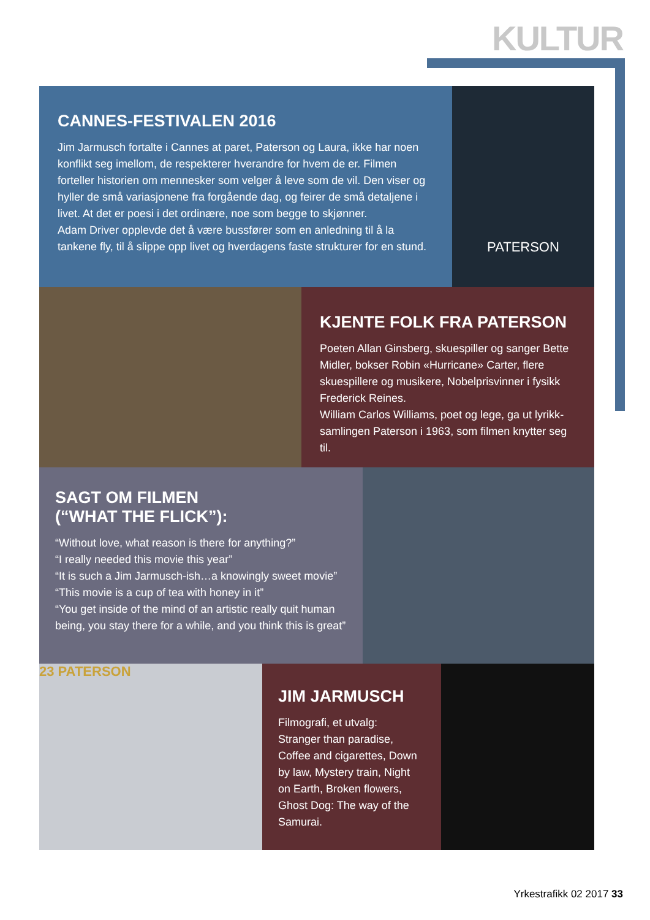KULTUR
CANNES-FESTIVALEN 2016
Jim Jarmusch fortalte i Cannes at paret, Paterson og Laura, ikke har noen konflikt seg imellom, de respekterer hverandre for hvem de er. Filmen forteller historien om mennesker som velger å leve som de vil. Den viser og hyller de små variasjonene fra forgående dag, og feirer de små detaljene i livet. At det er poesi i det ordinære, noe som begge to skjønner.
Adam Driver opplevde det å være bussfører som en anledning til å la tankene fly, til å slippe opp livet og hverdagens faste strukturer for en stund.
PATERSON
KJENTE FOLK FRA PATERSON
Poeten Allan Ginsberg, skuespiller og sanger Bette Midler, bokser Robin «Hurricane» Carter, flere skuespillere og musikere, Nobelprisvinner i fysikk Frederick Reines.
William Carlos Williams, poet og lege, ga ut lyrikk­samlingen Paterson i 1963, som filmen knytter seg til.
SAGT OM FILMEN
(“WHAT THE FLICK”):
“Without love, what reason is there for anything?”
“I really needed this movie this year”
“It is such a Jim Jarmusch-ish…a knowingly sweet movie”
“This movie is a cup of tea with honey in it”
“You get inside of the mind of an artistic really quit human being, you stay there for a while, and you think this is great”
23 PATERSON
JIM JARMUSCH
Filmografi, et utvalg:
Stranger than paradise, Coffee and cigarettes, Down by law, Mystery train, Night on Earth, Broken flowers, Ghost Dog: The way of the Samurai.
Yrkestrafikk 02 2017 33